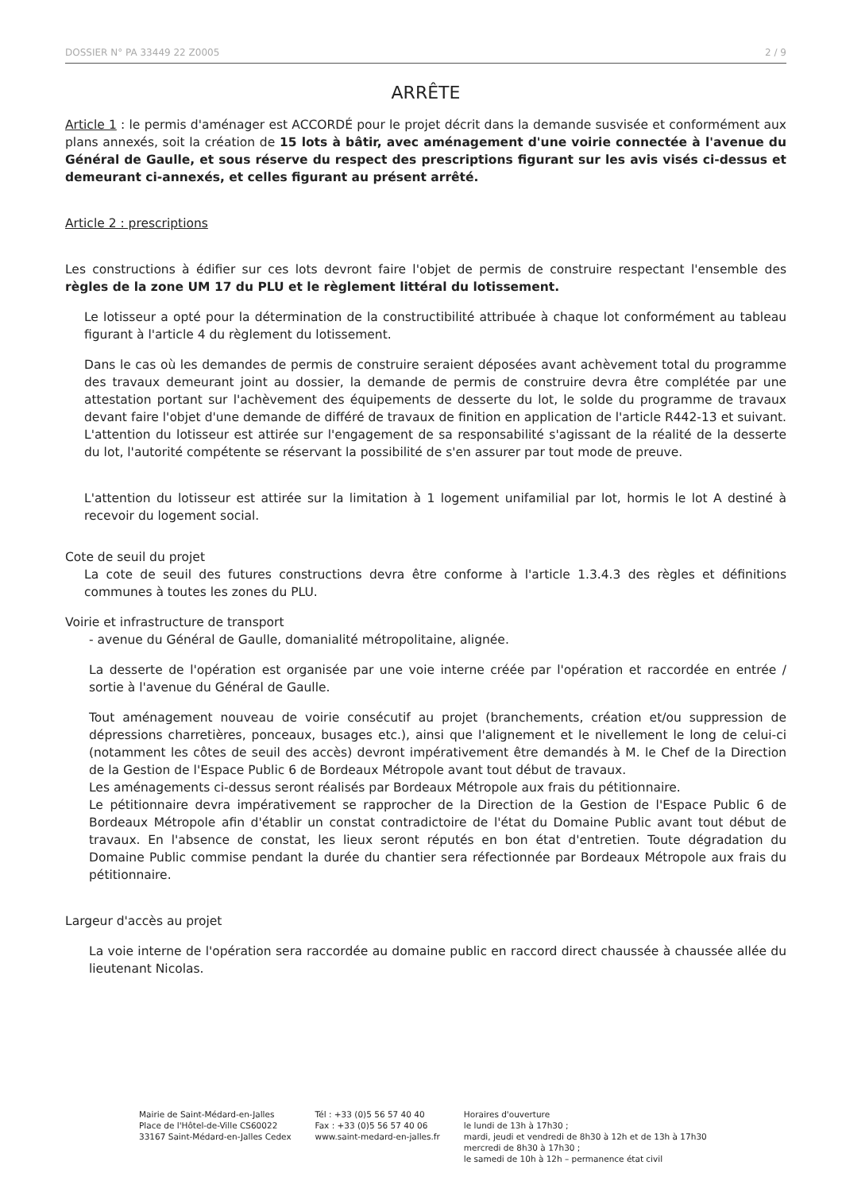DOSSIER N° PA 33449 22 Z0005 2 / 9
ARRÊTE
Article 1 : le permis d'aménager est ACCORDÉ pour le projet décrit dans la demande susvisée et conformément aux plans annexés, soit la création de 15 lots à bâtir, avec aménagement d'une voirie connectée à l'avenue du Général de Gaulle, et sous réserve du respect des prescriptions figurant sur les avis visés ci-dessus et demeurant ci-annexés, et celles figurant au présent arrêté.
Article 2 : prescriptions
Les constructions à édifier sur ces lots devront faire l'objet de permis de construire respectant l'ensemble des règles de la zone UM 17 du PLU et le règlement littéral du lotissement.
Le lotisseur a opté pour la détermination de la constructibilité attribuée à chaque lot conformément au tableau figurant à l'article 4 du règlement du lotissement.
Dans le cas où les demandes de permis de construire seraient déposées avant achèvement total du programme des travaux demeurant joint au dossier, la demande de permis de construire devra être complétée par une attestation portant sur l'achèvement des équipements de desserte du lot, le solde du programme de travaux devant faire l'objet d'une demande de différé de travaux de finition en application de l'article R442-13 et suivant. L'attention du lotisseur est attirée sur l'engagement de sa responsabilité s'agissant de la réalité de la desserte du lot, l'autorité compétente se réservant la possibilité de s'en assurer par tout mode de preuve.
L'attention du lotisseur est attirée sur la limitation à 1 logement unifamilial par lot, hormis le lot A destiné à recevoir du logement social.
Cote de seuil du projet
La cote de seuil des futures constructions devra être conforme à l'article 1.3.4.3 des règles et définitions communes à toutes les zones du PLU.
Voirie et infrastructure de transport
- avenue du Général de Gaulle, domanialité métropolitaine, alignée.
La desserte de l'opération est organisée par une voie interne créée par l'opération et raccordée en entrée / sortie à l'avenue du Général de Gaulle.
Tout aménagement nouveau de voirie consécutif au projet (branchements, création et/ou suppression de dépressions charretières, ponceaux, busages etc.), ainsi que l'alignement et le nivellement le long de celui-ci (notamment les côtes de seuil des accès) devront impérativement être demandés à M. le Chef de la Direction de la Gestion de l'Espace Public 6 de Bordeaux Métropole avant tout début de travaux.
Les aménagements ci-dessus seront réalisés par Bordeaux Métropole aux frais du pétitionnaire.
Le pétitionnaire devra impérativement se rapprocher de la Direction de la Gestion de l'Espace Public 6 de Bordeaux Métropole afin d'établir un constat contradictoire de l'état du Domaine Public avant tout début de travaux. En l'absence de constat, les lieux seront réputés en bon état d'entretien. Toute dégradation du Domaine Public commise pendant la durée du chantier sera réfectionnée par Bordeaux Métropole aux frais du pétitionnaire.
Largeur d'accès au projet
La voie interne de l'opération sera raccordée au domaine public en raccord direct chaussée à chaussée allée du lieutenant Nicolas.
Mairie de Saint-Médard-en-Jalles
Place de l'Hôtel-de-Ville CS60022
33167 Saint-Médard-en-Jalles Cedex
Tél : +33 (0)5 56 57 40 40
Fax : +33 (0)5 56 57 40 06
www.saint-medard-en-jalles.fr
Horaires d'ouverture
le lundi de 13h à 17h30 ;
mardi, jeudi et vendredi de 8h30 à 12h et de 13h à 17h30
mercredi de 8h30 à 17h30 ;
le samedi de 10h à 12h – permanence état civil